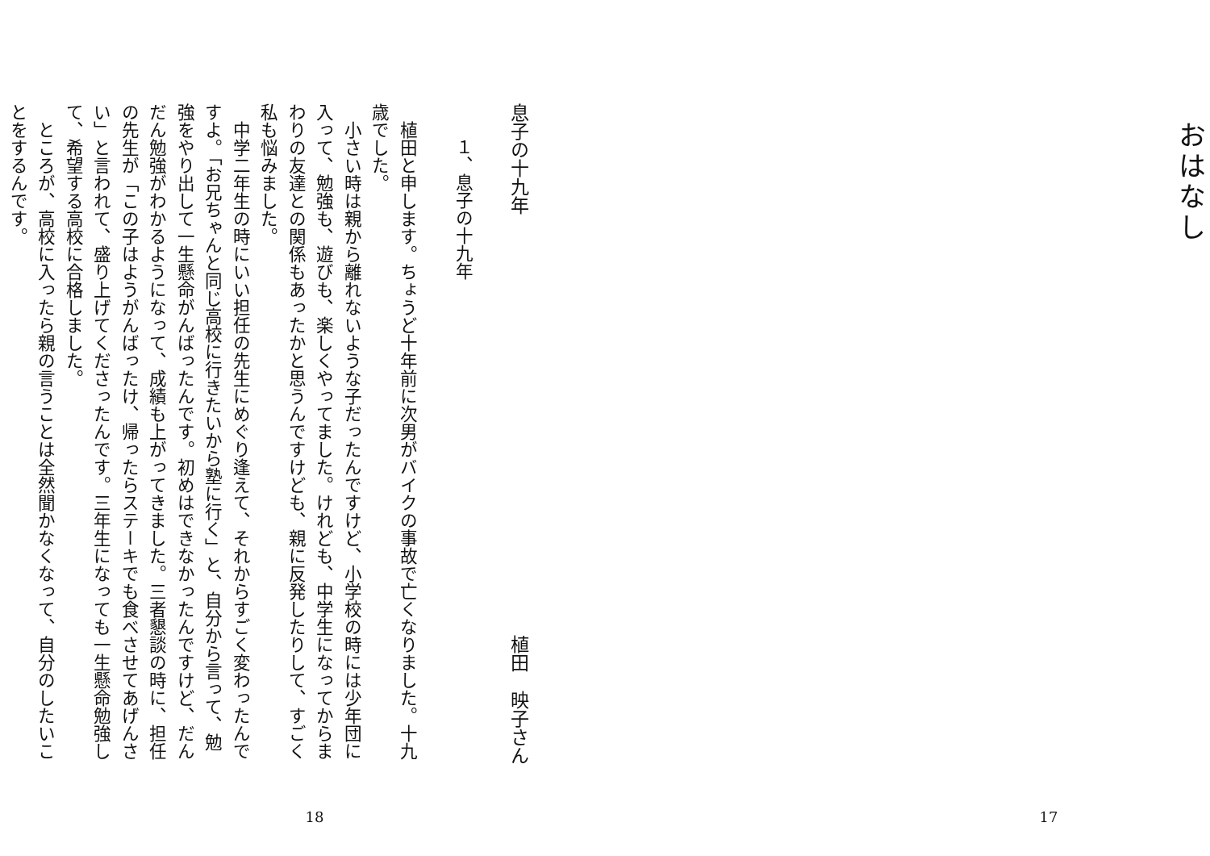おはなし
17
息子の十九年 植田　映子さん
１、息子の十九年
植田と申します。ちょうど十年前に次男がバイクの事故で亡くなりました。十九歳でした。
小さい時は親から離れないような子だったんですけど、小学校の時には少年団に入って、勉強も、遊びも、楽しくやってました。けれども、中学生になってからまわりの友達との関係もあったかと思うんですけども、親に反発したりして、すごく私も悩みました。
中学二年生の時にいい担任の先生にめぐり逢えて、それからすごく変わったんですよ。「お兄ちゃんと同じ高校に行きたいから塾に行く」と、自分から言って、勉強をやり出して一生懸命がんばったんです。初めはできなかったんですけど、だんだん勉強がわかるようになって、成績も上がってきました。三者懇談の時に、担任の先生が「この子はようがんばったけ、帰ったらステーキでも食べさせてあげんさい」と言われて、盛り上げてくださったんです。三年生になっても一生懸命勉強して、希望する高校に合格しました。
ところが、高校に入ったら親の言うことは全然聞かなくなって、自分のしたいことをするんです。
18